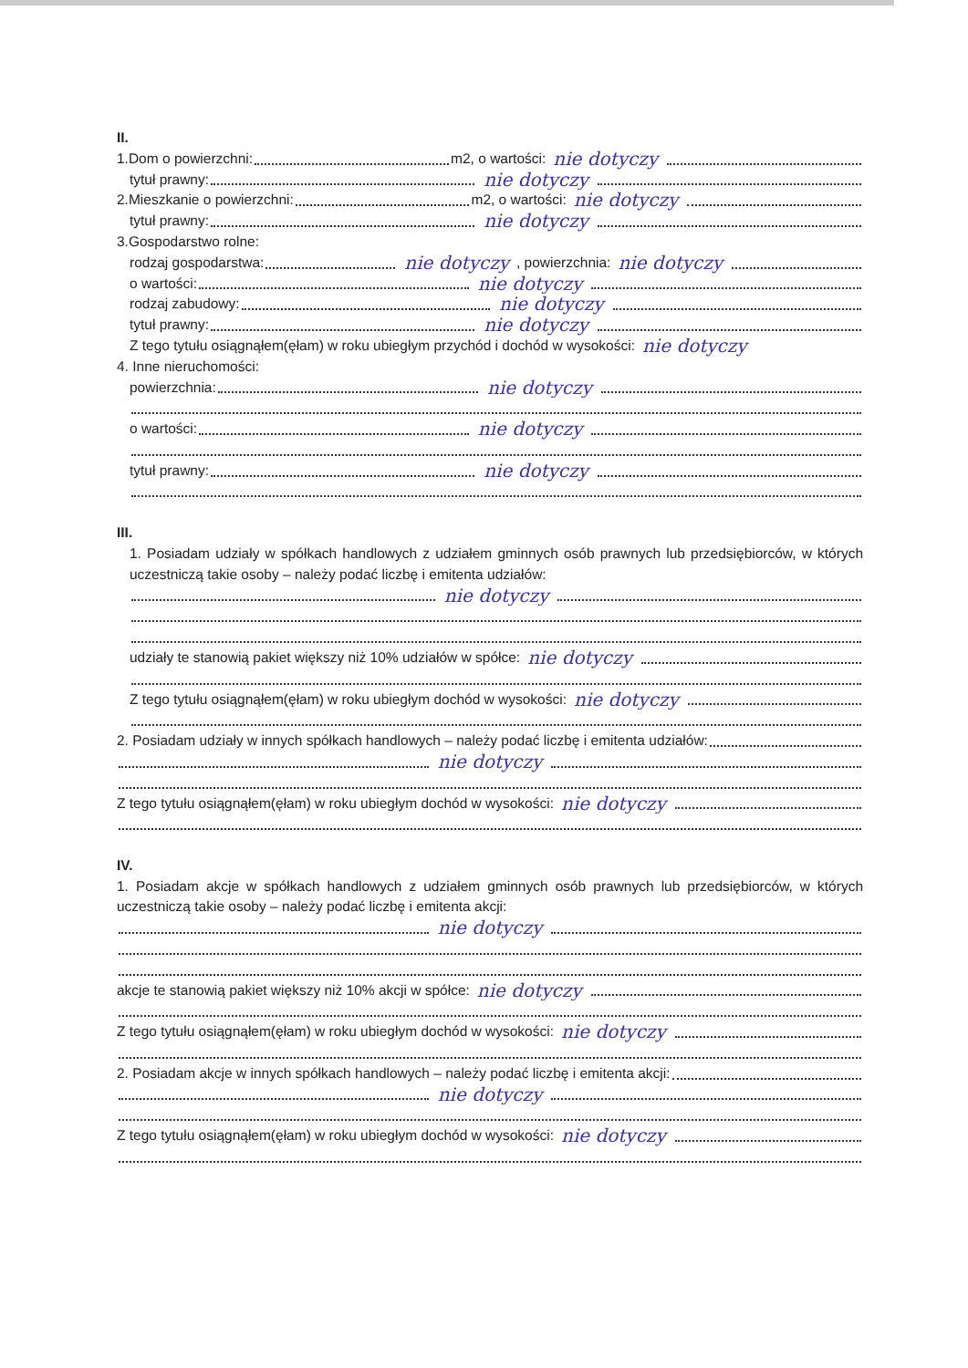II.
1.Dom o powierzchni: m2, o wartości: nie dotyczy
tytuł prawny: nie dotyczy
2.Mieszkanie o powierzchni: m2, o wartości: nie dotyczy
tytuł prawny: nie dotyczy
3.Gospodarstwo rolne:
rodzaj gospodarstwa: nie dotyczy, powierzchnia: nie dotyczy
o wartości: nie dotyczy
rodzaj zabudowy: nie dotyczy
tytuł prawny: nie dotyczy
Z tego tytułu osiągnąłem(ęłam) w roku ubiegłym przychód i dochód w wysokości: nie dotyczy
4. Inne nieruchomości:
powierzchnia: nie dotyczy
o wartości: nie dotyczy
tytuł prawny: nie dotyczy
III.
1. Posiadam udziały w spółkach handlowych z udziałem gminnych osób prawnych lub przedsiębiorców, w których uczestniczą takie osoby – należy podać liczbę i emitenta udziałów:
nie dotyczy
udziały te stanowią pakiet większy niż 10% udziałów w spółce: nie dotyczy
Z tego tytułu osiągnąłem(ęłam) w roku ubiegłym dochód w wysokości: nie dotyczy
2. Posiadam udziały w innych spółkach handlowych – należy podać liczbę i emitenta udziałów:
nie dotyczy
Z tego tytułu osiągnąłem(ęłam) w roku ubiegłym dochód w wysokości: nie dotyczy
IV.
1. Posiadam akcje w spółkach handlowych z udziałem gminnych osób prawnych lub przedsiębiorców, w których uczestniczą takie osoby – należy podać liczbę i emitenta akcji:
nie dotyczy
akcje te stanowią pakiet większy niż 10% akcji w spółce: nie dotyczy
Z tego tytułu osiągnąłem(ęłam) w roku ubiegłym dochód w wysokości: nie dotyczy
2. Posiadam akcje w innych spółkach handlowych – należy podać liczbę i emitenta akcji:
nie dotyczy
Z tego tytułu osiągnąłem(ęłam) w roku ubiegłym dochód w wysokości: nie dotyczy